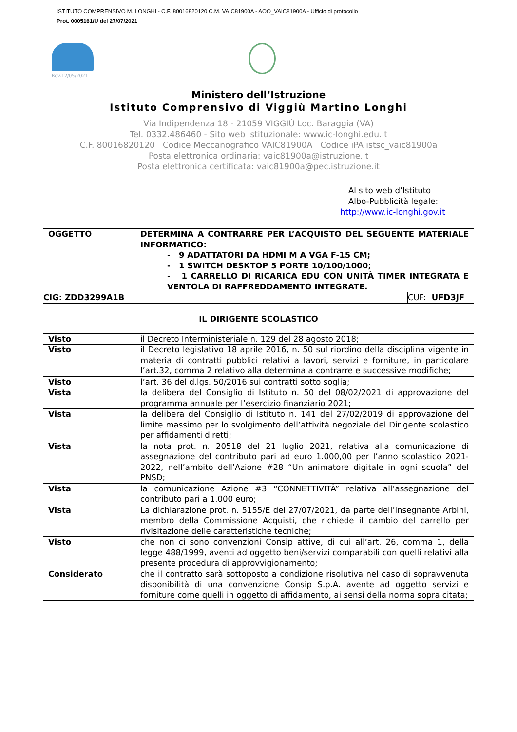ISTITUTO COMPRENSIVO M. LONGHI - C.F. 80016820120 C.M. VAIC81900A - AOO_VAIC81900A - Ufficio di protocollo
Prot. 0005161/U del 27/07/2021
Rev.12/05/2021
Ministero dell’Istruzione
Istituto Comprensivo di Viggiù Martino Longhi
Via Indipendenza 18 - 21059 VIGGIÙ Loc. Baraggia (VA)
Tel. 0332.486460 - Sito web istituzionale: www.ic-longhi.edu.it
C.F. 80016820120 Codice Meccanografico VAIC81900A Codice iPA istsc_vaic81900a
Posta elettronica ordinaria: vaic81900a@istruzione.it
Posta elettronica certificata: vaic81900a@pec.istruzione.it
Al sito web d’Istituto
Albo-Pubblicità legale:
http://www.ic-longhi.gov.it
| OGGETTO | DETERMINA A CONTRARRE PER L’ACQUISTO DEL SEGUENTE MATERIALE INFORMATICO: - 9 ADATTATORI DA HDMI M A VGA F-15 CM; - 1 SWITCH DESKTOP 5 PORTE 10/100/1000; - 1 CARRELLO DI RICARICA EDU CON UNITÀ TIMER INTEGRATA E VENTOLA DI RAFFREDDAMENTO INTEGRATE. | |
| CIG: ZDD3299A1B | | CUF: UFD3JF |
IL DIRIGENTE SCOLASTICO
| Visto | il Decreto Interministeriale n. 129 del 28 agosto 2018; |
| Visto | il Decreto legislativo 18 aprile 2016, n. 50 sul riordino della disciplina vigente in materia di contratti pubblici relativi a lavori, servizi e forniture, in particolare l’art.32, comma 2 relativo alla determina a contrarre e successive modifiche; |
| Visto | l’art. 36 del d.lgs. 50/2016 sui contratti sotto soglia; |
| Vista | la delibera del Consiglio di Istituto n. 50 del 08/02/2021 di approvazione del programma annuale per l’esercizio finanziario 2021; |
| Vista | la delibera del Consiglio di Istituto n. 141 del 27/02/2019 di approvazione del limite massimo per lo svolgimento dell’attività negoziale del Dirigente scolastico per affidamenti diretti; |
| Vista | la nota prot. n. 20518 del 21 luglio 2021, relativa alla comunicazione di assegnazione del contributo pari ad euro 1.000,00 per l’anno scolastico 2021-2022, nell’ambito dell’Azione #28 “Un animatore digitale in ogni scuola” del PNSD; |
| Vista | la comunicazione Azione #3 “CONNETTIVITÀ” relativa all’assegnazione del contributo pari a 1.000 euro; |
| Vista | La dichiarazione prot. n. 5155/E del 27/07/2021, da parte dell’insegnante Arbini, membro della Commissione Acquisti, che richiede il cambio del carrello per rivisitazione delle caratteristiche tecniche; |
| Visto | che non ci sono convenzioni Consip attive, di cui all’art. 26, comma 1, della legge 488/1999, aventi ad oggetto beni/servizi comparabili con quelli relativi alla presente procedura di approvvigionamento; |
| Considerato | che il contratto sarà sottoposto a condizione risolutiva nel caso di sopravvenuta disponibilità di una convenzione Consip S.p.A. avente ad oggetto servizi e forniture come quelli in oggetto di affidamento, ai sensi della norma sopra citata; |